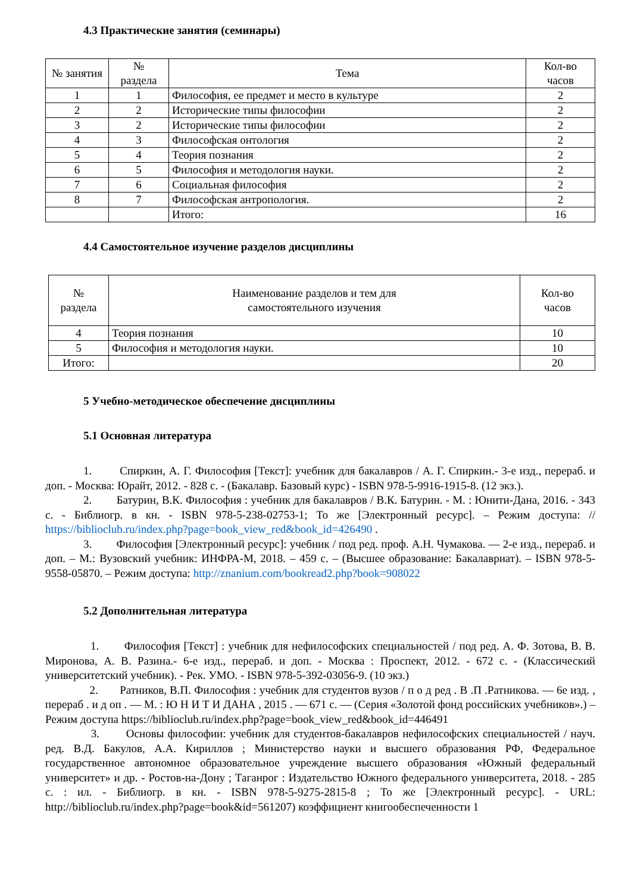4.3 Практические занятия (семинары)
| № занятия | № раздела | Тема | Кол-во часов |
| --- | --- | --- | --- |
| 1 | 1 | Философия, ее предмет и место в культуре | 2 |
| 2 | 2 | Исторические типы философии | 2 |
| 3 | 2 | Исторические типы философии | 2 |
| 4 | 3 | Философская онтология | 2 |
| 5 | 4 | Теория познания | 2 |
| 6 | 5 | Философия и методология науки. | 2 |
| 7 | 6 | Социальная философия | 2 |
| 8 | 7 | Философская антропология. | 2 |
| | | Итого: | 16 |
4.4 Самостоятельное изучение разделов дисциплины
| № раздела | Наименование разделов и тем для самостоятельного изучения | Кол-во часов |
| --- | --- | --- |
| 4 | Теория познания | 10 |
| 5 | Философия и методология науки. | 10 |
| Итого: | | 20 |
5 Учебно-методическое обеспечение дисциплины
5.1 Основная литература
1. Спиркин, А. Г. Философия [Текст]: учебник для бакалавров / А. Г. Спиркин.- 3-е изд., перераб. и доп. - Москва: Юрайт, 2012. - 828 с. - (Бакалавр. Базовый курс) - ISBN 978-5-9916-1915-8. (12 экз.).
2. Батурин, В.К. Философия : учебник для бакалавров / В.К. Батурин. - М. : Юнити-Дана, 2016. - 343 с. - Библиогр. в кн. - ISBN 978-5-238-02753-1; То же [Электронный ресурс]. – Режим доступа: // https://biblioclub.ru/index.php?page=book_view_red&book_id=426490 .
3. Философия [Электронный ресурс]: учебник / под ред. проф. А.Н. Чумакова. — 2-е изд., перераб. и доп. – М.: Вузовский учебник: ИНФРА-М, 2018. – 459 с. – (Высшее образование: Бакалавриат). – ISBN 978-5-9558-05870. – Режим доступа: http://znanium.com/bookread2.php?book=908022
5.2 Дополнительная литература
1. Философия [Текст] : учебник для нефилософских специальностей / под ред. А. Ф. Зотова, В. В. Миронова, А. В. Разина.- 6-е изд., перераб. и доп. - Москва : Проспект, 2012. - 672 с. - (Классический университетский учебник). - Рек. УМО. - ISBN 978-5-392-03056-9. (10 экз.)
2. Ратников, В.П. Философия : учебник для студентов вузов / п о д ред . В .П .Ратникова. — 6е изд. , перераб . и д оп . — М. : Ю Н И Т И ДАНА , 2015 . — 671 с. — (Серия «Золотой фонд российских учебников».) – Режим доступа https://biblioclub.ru/index.php?page=book_view_red&book_id=446491
3. Основы философии: учебник для студентов-бакалавров нефилософских специальностей / науч. ред. В.Д. Бакулов, А.А. Кириллов ; Министерство науки и высшего образования РФ, Федеральное государственное автономное образовательное учреждение высшего образования «Южный федеральный университет» и др. - Ростов-на-Дону ; Таганрог : Издательство Южного федерального университета, 2018. - 285 с. : ил. - Библиогр. в кн. - ISBN 978-5-9275-2815-8 ; То же [Электронный ресурс]. - URL: http://biblioclub.ru/index.php?page=book&id=561207) коэффициент книгообеспеченности 1